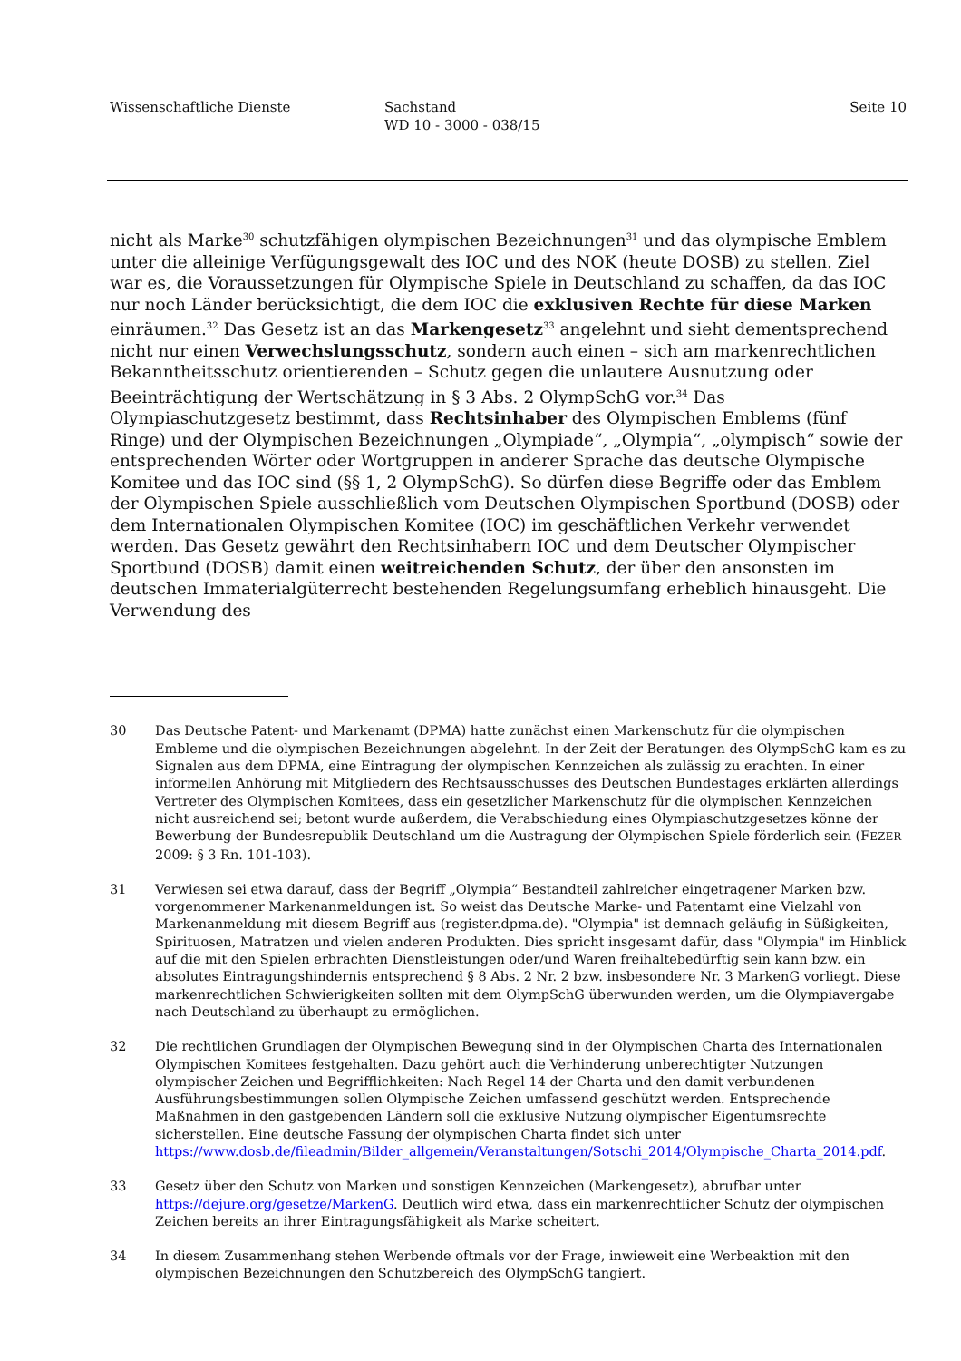Wissenschaftliche Dienste Sachstand
WD 10 - 3000 - 038/15
Seite 10
nicht als Marke<sup>30</sup> schutzfähigen olympischen Bezeichnungen<sup>31</sup> und das olympische Emblem unter die alleinige Verfügungsgewalt des IOC und des NOK (heute DOSB) zu stellen. Ziel war es, die Voraussetzungen für Olympische Spiele in Deutschland zu schaffen, da das IOC nur noch Länder berücksichtigt, die dem IOC die exklusiven Rechte für diese Marken einräumen.<sup>32</sup> Das Gesetz ist an das Markengesetz<sup>33</sup> angelehnt und sieht dementsprechend nicht nur einen Verwechslungsschutz, sondern auch einen – sich am markenrechtlichen Bekanntheitsschutz orientierenden – Schutz gegen die unlautere Ausnutzung oder Beeinträchtigung der Wertschätzung in § 3 Abs. 2 OlympSchG vor.<sup>34</sup> Das Olympiaschutzgesetz bestimmt, dass Rechtsinhaber des Olympischen Emblems (fünf Ringe) und der Olympischen Bezeichnungen „Olympiade“, „Olympia“, „olympisch“ sowie der entsprechenden Wörter oder Wortgruppen in anderer Sprache das deutsche Olympische Komitee und das IOC sind (§§ 1, 2 OlympSchG). So dürfen diese Begriffe oder das Emblem der Olympischen Spiele ausschließlich vom Deutschen Olympischen Sportbund (DOSB) oder dem Internationalen Olympischen Komitee (IOC) im geschäftlichen Verkehr verwendet werden. Das Gesetz gewährt den Rechtsinhabern IOC und dem Deutscher Olympischer Sportbund (DOSB) damit einen weitreichenden Schutz, der über den ansonsten im deutschen Immaterialgüterrecht bestehenden Regelungsumfang erheblich hinausgeht. Die Verwendung des
30 Das Deutsche Patent- und Markenamt (DPMA) hatte zunächst einen Markenschutz für die olympischen Embleme und die olympischen Bezeichnungen abgelehnt. In der Zeit der Beratungen des OlympSchG kam es zu Signalen aus dem DPMA, eine Eintragung der olympischen Kennzeichen als zulässig zu erachten. In einer informellen Anhörung mit Mitgliedern des Rechtsausschusses des Deutschen Bundestages erklärten allerdings Vertreter des Olympischen Komitees, dass ein gesetzlicher Markenschutz für die olympischen Kennzeichen nicht ausreichend sei; betont wurde außerdem, die Verabschiedung eines Olympiaschutzgesetzes könne der Bewerbung der Bundesrepublik Deutschland um die Austragung der Olympischen Spiele förderlich sein (FEZER 2009: § 3 Rn. 101-103).
31 Verwiesen sei etwa darauf, dass der Begriff „Olympia“ Bestandteil zahlreicher eingetragener Marken bzw. vorgenommener Markenanmeldungen ist. So weist das Deutsche Marke- und Patentamt eine Vielzahl von Markenanmeldung mit diesem Begriff aus (register.dpma.de). "Olympia" ist demnach geläufig in Süßigkeiten, Spirituosen, Matratzen und vielen anderen Produkten. Dies spricht insgesamt dafür, dass "Olympia" im Hinblick auf die mit den Spielen erbrachten Dienstleistungen oder/und Waren freihaltebedürftig sein kann bzw. ein absolutes Eintragungshindernis entsprechend § 8 Abs. 2 Nr. 2 bzw. insbesondere Nr. 3 MarkenG vorliegt. Diese markenrechtlichen Schwierigkeiten sollten mit dem OlympSchG überwunden werden, um die Olympiavergabe nach Deutschland zu überhaupt zu ermöglichen.
32 Die rechtlichen Grundlagen der Olympischen Bewegung sind in der Olympischen Charta des Internationalen Olympischen Komitees festgehalten. Dazu gehört auch die Verhinderung unberechtigter Nutzungen olympischer Zeichen und Begrifflichkeiten: Nach Regel 14 der Charta und den damit verbundenen Ausführungsbestimmungen sollen Olympische Zeichen umfassend geschützt werden. Entsprechende Maßnahmen in den gastgebenden Ländern soll die exklusive Nutzung olympischer Eigentumsrechte sicherstellen. Eine deutsche Fassung der olympischen Charta findet sich unter https://www.dosb.de/fileadmin/Bilder_allgemein/Veranstaltungen/Sotschi_2014/Olympische_Charta_2014.pdf.
33 Gesetz über den Schutz von Marken und sonstigen Kennzeichen (Markengesetz), abrufbar unter https://dejure.org/gesetze/MarkenG. Deutlich wird etwa, dass ein markenrechtlicher Schutz der olympischen Zeichen bereits an ihrer Eintragungsfähigkeit als Marke scheitert.
34 In diesem Zusammenhang stehen Werbende oftmals vor der Frage, inwieweit eine Werbeaktion mit den olympischen Bezeichnungen den Schutzbereich des OlympSchG tangiert.